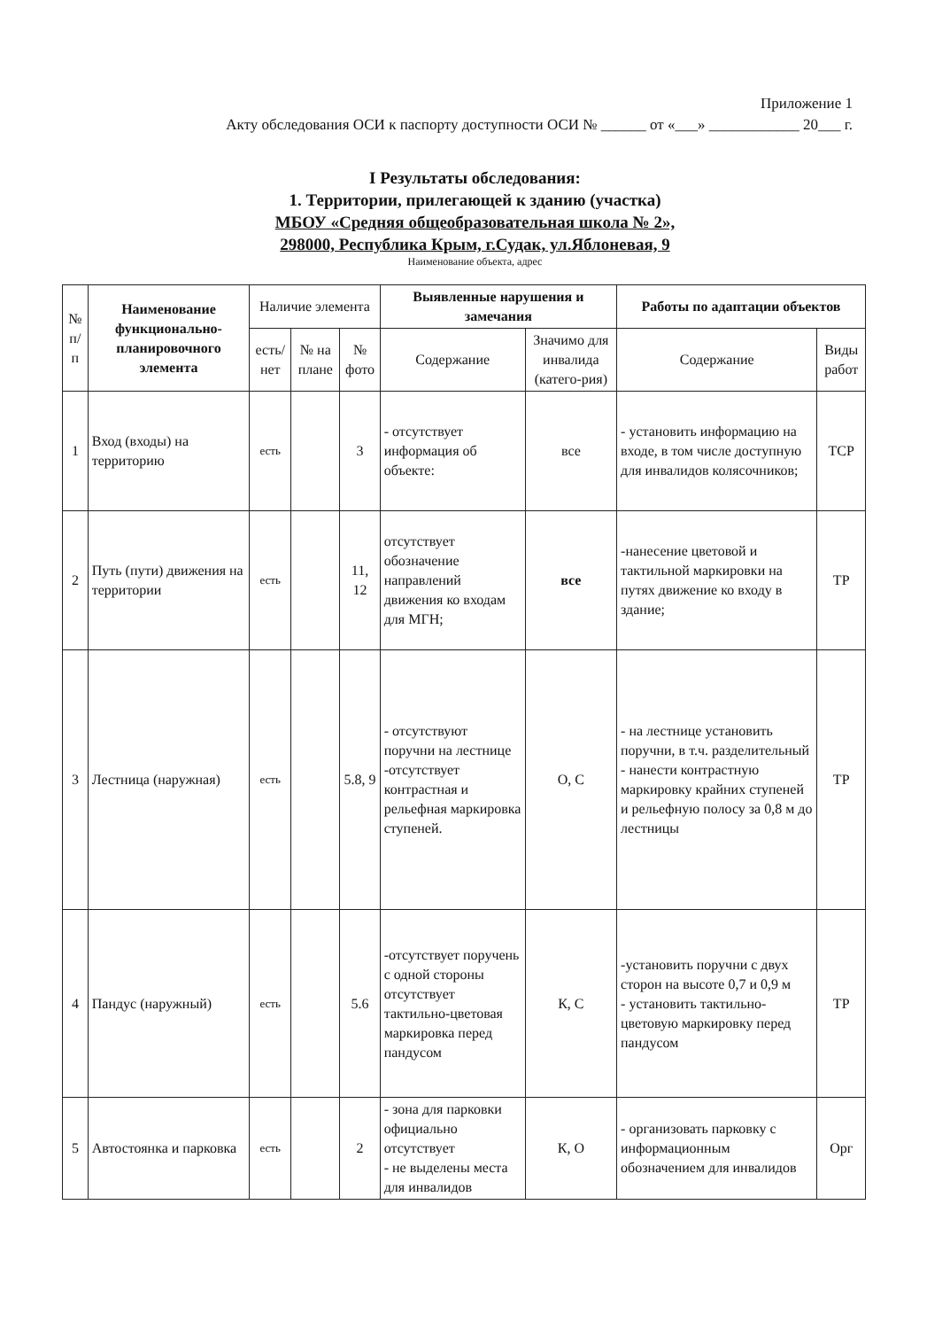Приложение 1
Акту обследования ОСИ к паспорту доступности ОСИ № ______ от «___» ____________ 20___ г.
I Результаты обследования:
1. Территории, прилегающей к зданию (участка)
МБОУ «Средняя общеобразовательная школа № 2»,
298000, Республика Крым, г.Судак, ул.Яблоневая, 9
Наименование объекта, адрес
| № п/п | Наименование функционально-планировочного элемента | Наличие элемента | | | Выявленные нарушения и замечания | | Работы по адаптации объектов | |
| --- | --- | --- | --- | --- | --- | --- | --- | --- |
| | | есть/ нет | № на плане | № фото | Содержание | Значимо для инвалида (катего-рия) | Содержание | Виды работ |
| 1 | Вход (входы) на территорию | есть | | 3 | - отсутствует информация об объекте: | все | - установить информацию на входе, в том числе доступную для инвалидов колясочников; | ТСР |
| 2 | Путь (пути) движения на территории | есть | | 11, 12 | отсутствует обозначение направлений движения ко входам для МГН; | все | -нанесение цветовой и тактильной маркировки на путях движение ко входу в здание; | ТР |
| 3 | Лестница (наружная) | есть | | 5.8, 9 | - отсутствуют поручни на лестнице -отсутствует контрастная и рельефная маркировка ступеней. | О, С | - на лестнице установить поручни, в т.ч. разделительный - нанести контрастную маркировку крайних ступеней и рельефную полосу за 0,8 м до лестницы | ТР |
| 4 | Пандус (наружный) | есть | | 5.6 | -отсутствует поручень с одной стороны отсутствует тактильно-цветовая маркировка перед пандусом | К, С | -установить поручни с двух сторон на высоте 0,7 и 0,9 м - установить тактильно-цветовую маркировку перед пандусом | ТР |
| 5 | Автостоянка и парковка | есть | | 2 | - зона для парковки официально отсутствует - не выделены места для инвалидов | К, О | - организовать парковку с информационным обозначением для инвалидов | Орг |